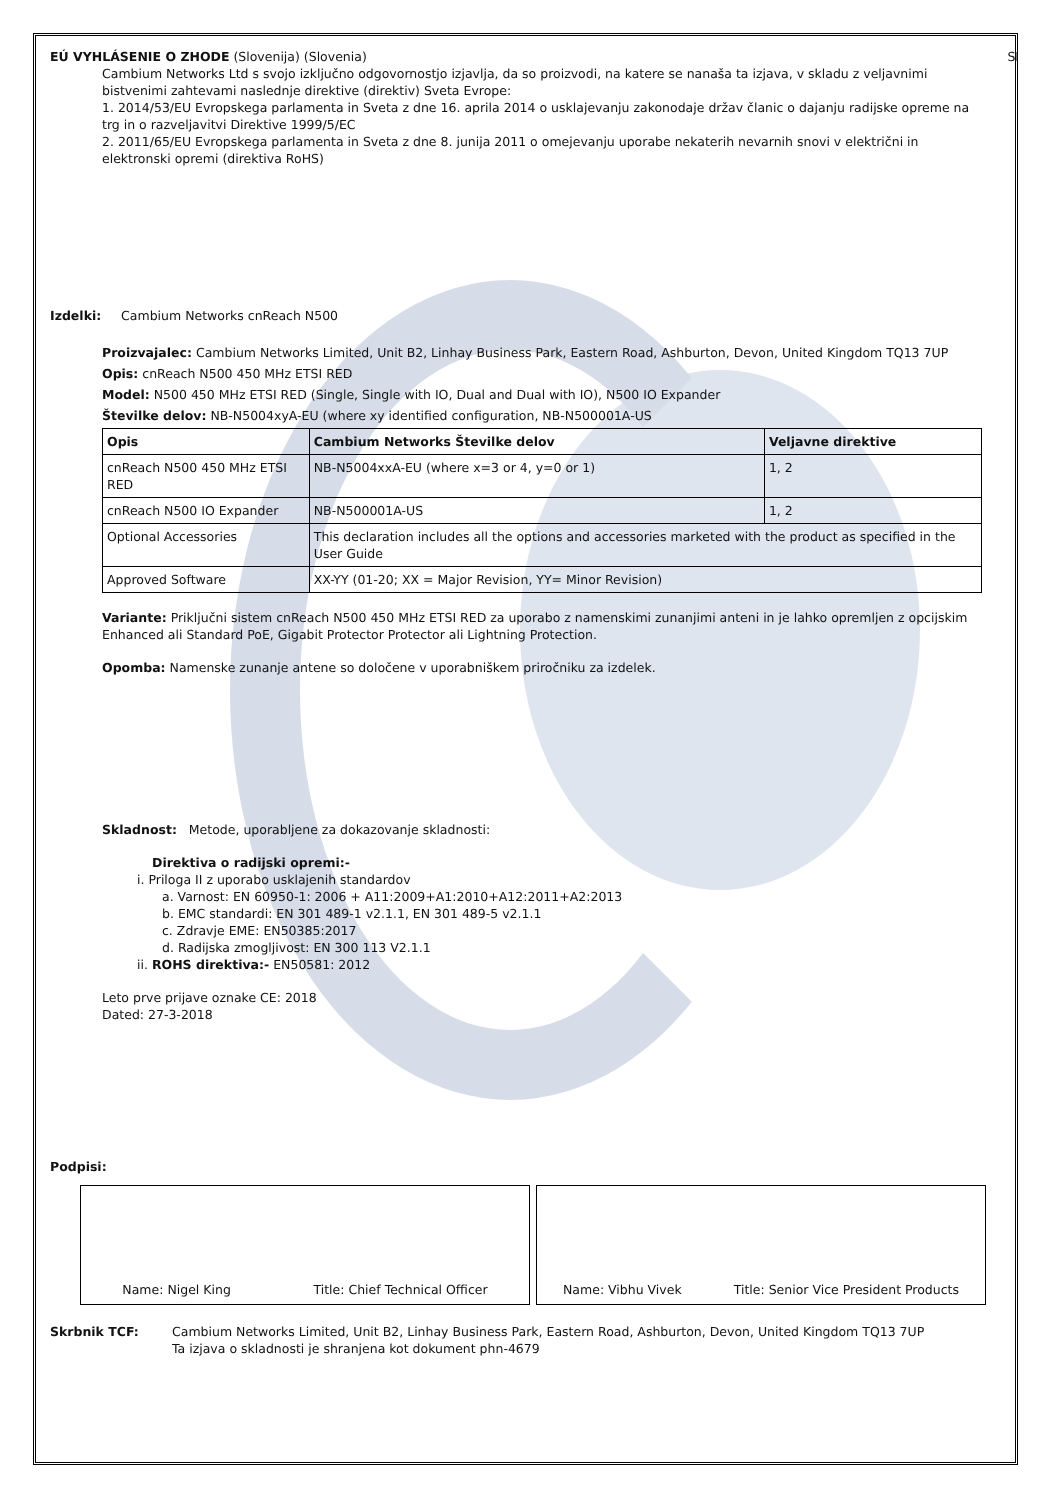EÚ VYHLÁSENIE O ZHODE (Slovenija) (Slovenia) SI
Cambium Networks Ltd s svojo izključno odgovornostjo izjavlja, da so proizvodi, na katere se nanaša ta izjava, v skladu z veljavnimi bistvenimi zahtevami naslednje direktive (direktiv) Sveta Evrope:
1. 2014/53/EU Evropskega parlamenta in Sveta z dne 16. aprila 2014 o usklajevanju zakonodaje držav članic o dajanju radijske opreme na trg in o razveljavitvi Direktive 1999/5/EC
2. 2011/65/EU Evropskega parlamenta in Sveta z dne 8. junija 2011 o omejevanju uporabe nekaterih nevarnih snovi v električni in elektronski opremi (direktiva RoHS)
Izdelki: Cambium Networks cnReach N500
Proizvajalec: Cambium Networks Limited, Unit B2, Linhay Business Park, Eastern Road, Ashburton, Devon, United Kingdom TQ13 7UP
Opis: cnReach N500 450 MHz ETSI RED
Model: N500 450 MHz ETSI RED (Single, Single with IO, Dual and Dual with IO), N500 IO Expander
Številke delov: NB-N5004xyA-EU (where xy identified configuration, NB-N500001A-US
| Opis | Cambium Networks Številke delov | Veljavne direktive |
| --- | --- | --- |
| cnReach N500 450 MHz ETSI RED | NB-N5004xxA-EU (where x=3 or 4, y=0 or 1) | 1, 2 |
| cnReach N500 IO Expander | NB-N500001A-US | 1, 2 |
| Optional Accessories | This declaration includes all the options and accessories marketed with the product as specified in the User Guide | |
| Approved Software | XX-YY (01-20; XX = Major Revision, YY= Minor Revision) | |
Variante: Priključni sistem cnReach N500 450 MHz ETSI RED za uporabo z namenskimi zunanjimi anteni in je lahko opremljen z opcijskim Enhanced ali Standard PoE, Gigabit Protector Protector ali Lightning Protection.
Opomba: Namenske zunanje antene so določene v uporabniškem priročniku za izdelek.
Skladnost: Metode, uporabljene za dokazovanje skladnosti:
Direktiva o radijski opremi:-
i. Priloga II z uporabo usklajenih standardov
a. Varnost: EN 60950-1: 2006 + A11:2009+A1:2010+A12:2011+A2:2013
b. EMC standardi: EN 301 489-1 v2.1.1, EN 301 489-5 v2.1.1
c. Zdravje EME: EN50385:2017
d. Radijska zmogljivost: EN 300 113 V2.1.1
ii. ROHS direktiva:- EN50581: 2012
Leto prve prijave oznake CE: 2018
Dated: 27-3-2018
Podpisi:
Name: Nigel King Title: Chief Technical Officer Name: Vibhu Vivek Title: Senior Vice President Products
Skrbnik TCF: Cambium Networks Limited, Unit B2, Linhay Business Park, Eastern Road, Ashburton, Devon, United Kingdom TQ13 7UP
Ta izjava o skladnosti je shranjena kot dokument phn-4679